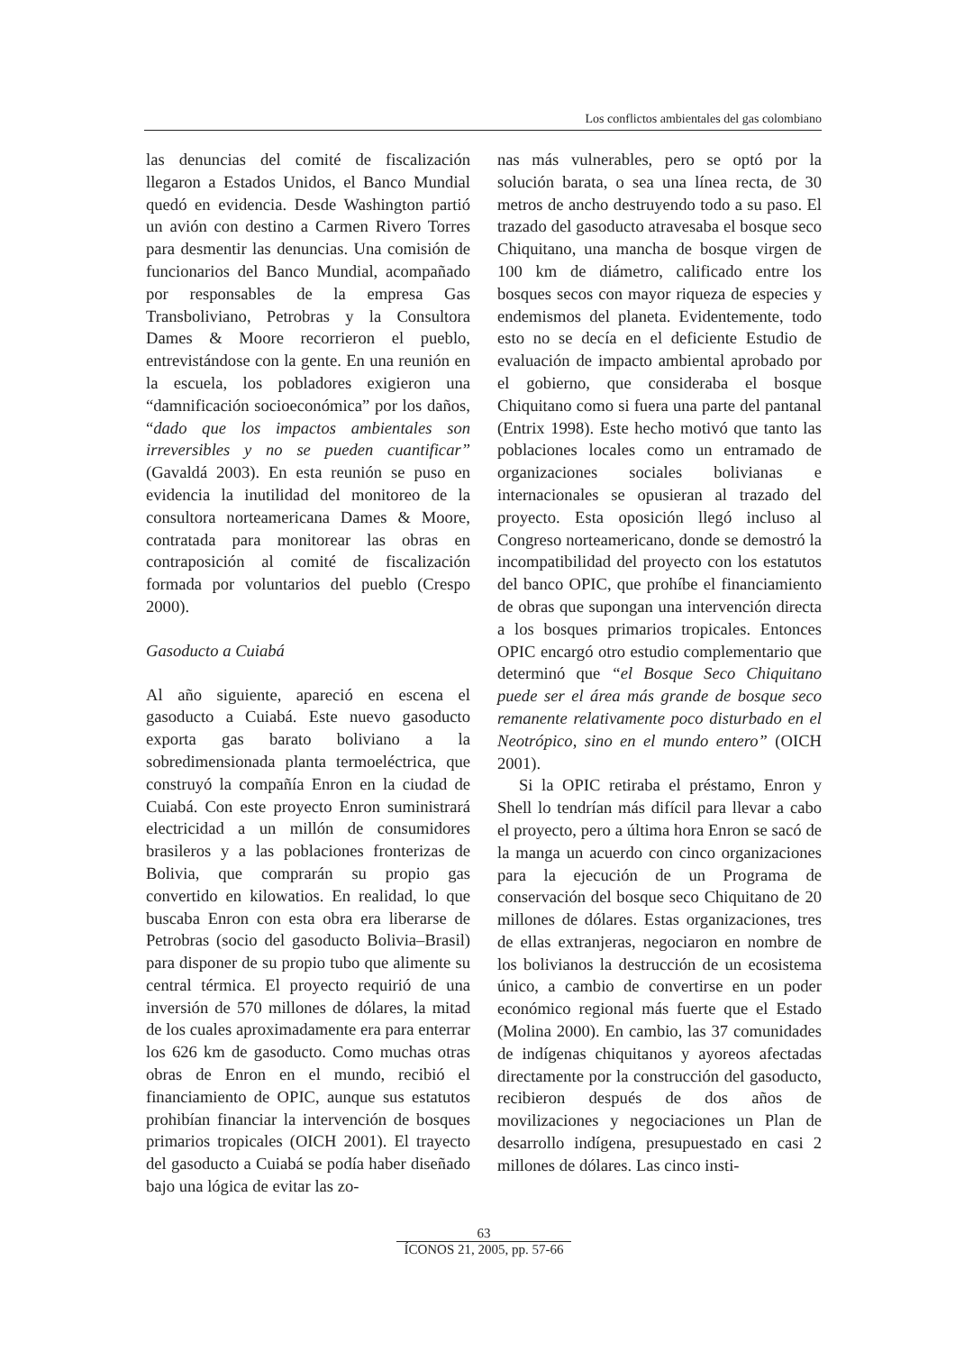Los conflictos ambientales del gas colombiano
las denuncias del comité de fiscalización llegaron a Estados Unidos, el Banco Mundial quedó en evidencia. Desde Washington partió un avión con destino a Carmen Rivero Torres para desmentir las denuncias. Una comisión de funcionarios del Banco Mundial, acompañado por responsables de la empresa Gas Transboliviano, Petrobras y la Consultora Dames & Moore recorrieron el pueblo, entrevistándose con la gente. En una reunión en la escuela, los pobladores exigieron una “damnificación socioeconómica” por los daños, “dado que los impactos ambientales son irreversibles y no se pueden cuantificar” (Gavaldá 2003). En esta reunión se puso en evidencia la inutilidad del monitoreo de la consultora norteamericana Dames & Moore, contratada para monitorear las obras en contraposición al comité de fiscalización formada por voluntarios del pueblo (Crespo 2000).
Gasoducto a Cuiabá
Al año siguiente, apareció en escena el gasoducto a Cuiabá. Este nuevo gasoducto exporta gas barato boliviano a la sobredimensionada planta termoeléctrica, que construyó la compañía Enron en la ciudad de Cuiabá. Con este proyecto Enron suministrará electricidad a un millón de consumidores brasileros y a las poblaciones fronterizas de Bolivia, que comprarán su propio gas convertido en kilowatios. En realidad, lo que buscaba Enron con esta obra era liberarse de Petrobras (socio del gasoducto Bolivia–Brasil) para disponer de su propio tubo que alimente su central térmica. El proyecto requirió de una inversión de 570 millones de dólares, la mitad de los cuales aproximadamente era para enterrar los 626 km de gasoducto. Como muchas otras obras de Enron en el mundo, recibió el financiamiento de OPIC, aunque sus estatutos prohibían financiar la intervención de bosques primarios tropicales (OICH 2001). El trayecto del gasoducto a Cuiabá se podía haber diseñado bajo una lógica de evitar las zo-
nas más vulnerables, pero se optó por la solución barata, o sea una línea recta, de 30 metros de ancho destruyendo todo a su paso. El trazado del gasoducto atravesaba el bosque seco Chiquitano, una mancha de bosque virgen de 100 km de diámetro, calificado entre los bosques secos con mayor riqueza de especies y endemismos del planeta. Evidentemente, todo esto no se decía en el deficiente Estudio de evaluación de impacto ambiental aprobado por el gobierno, que consideraba el bosque Chiquitano como si fuera una parte del pantanal (Entrix 1998). Este hecho motivó que tanto las poblaciones locales como un entramado de organizaciones sociales bolivianas e internacionales se opusieran al trazado del proyecto. Esta oposición llegó incluso al Congreso norteamericano, donde se demostró la incompatibilidad del proyecto con los estatutos del banco OPIC, que prohíbe el financiamiento de obras que supongan una intervención directa a los bosques primarios tropicales. Entonces OPIC encargó otro estudio complementario que determinó que “el Bosque Seco Chiquitano puede ser el área más grande de bosque seco remanente relativamente poco disturbado en el Neotrópico, sino en el mundo entero” (OICH 2001).
Si la OPIC retiraba el préstamo, Enron y Shell lo tendrían más difícil para llevar a cabo el proyecto, pero a última hora Enron se sacó de la manga un acuerdo con cinco organizaciones para la ejecución de un Programa de conservación del bosque seco Chiquitano de 20 millones de dólares. Estas organizaciones, tres de ellas extranjeras, negociaron en nombre de los bolivianos la destrucción de un ecosistema único, a cambio de convertirse en un poder económico regional más fuerte que el Estado (Molina 2000). En cambio, las 37 comunidades de indígenas chiquitanos y ayoreos afectadas directamente por la construcción del gasoducto, recibieron después de dos años de movilizaciones y negociaciones un Plan de desarrollo indígena, presupuestado en casi 2 millones de dólares. Las cinco insti-
63
ÍCONOS 21, 2005, pp. 57-66